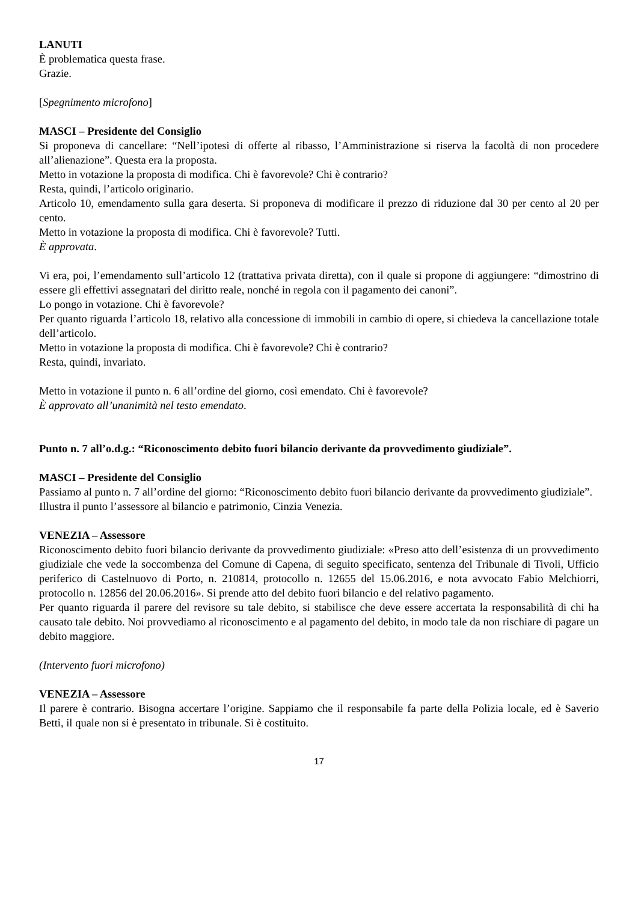LANUTI
È problematica questa frase.
Grazie.
[Spegnimento microfono]
MASCI – Presidente del Consiglio
Si proponeva di cancellare: “Nell’ipotesi di offerte al ribasso, l’Amministrazione si riserva la facoltà di non procedere all’alienazione”. Questa era la proposta.
Metto in votazione la proposta di modifica. Chi è favorevole? Chi è contrario?
Resta, quindi, l’articolo originario.
Articolo 10, emendamento sulla gara deserta. Si proponeva di modificare il prezzo di riduzione dal 30 per cento al 20 per cento.
Metto in votazione la proposta di modifica. Chi è favorevole? Tutti.
È approvata.
Vi era, poi, l’emendamento sull’articolo 12 (trattativa privata diretta), con il quale si propone di aggiungere: “dimostrino di essere gli effettivi assegnatari del diritto reale, nonché in regola con il pagamento dei canoni”.
Lo pongo in votazione. Chi è favorevole?
Per quanto riguarda l’articolo 18, relativo alla concessione di immobili in cambio di opere, si chiedeva la cancellazione totale dell’articolo.
Metto in votazione la proposta di modifica. Chi è favorevole? Chi è contrario?
Resta, quindi, invariato.
Metto in votazione il punto n. 6 all’ordine del giorno, così emendato. Chi è favorevole?
È approvato all’unanimità nel testo emendato.
Punto n. 7 all’o.d.g.: “Riconoscimento debito fuori bilancio derivante da provvedimento giudiziale”.
MASCI – Presidente del Consiglio
Passiamo al punto n. 7 all’ordine del giorno: “Riconoscimento debito fuori bilancio derivante da provvedimento giudiziale”.
Illustra il punto l’assessore al bilancio e patrimonio, Cinzia Venezia.
VENEZIA – Assessore
Riconoscimento debito fuori bilancio derivante da provvedimento giudiziale: «Preso atto dell’esistenza di un provvedimento giudiziale che vede la soccombenza del Comune di Capena, di seguito specificato, sentenza del Tribunale di Tivoli, Ufficio periferico di Castelnuovo di Porto, n. 210814, protocollo n. 12655 del 15.06.2016, e nota avvocato Fabio Melchiorri, protocollo n. 12856 del 20.06.2016». Si prende atto del debito fuori bilancio e del relativo pagamento.
Per quanto riguarda il parere del revisore su tale debito, si stabilisce che deve essere accertata la responsabilità di chi ha causato tale debito. Noi provvediamo al riconoscimento e al pagamento del debito, in modo tale da non rischiare di pagare un debito maggiore.
(Intervento fuori microfono)
VENEZIA – Assessore
Il parere è contrario. Bisogna accertare l’origine. Sappiamo che il responsabile fa parte della Polizia locale, ed è Saverio Betti, il quale non si è presentato in tribunale. Si è costituito.
17